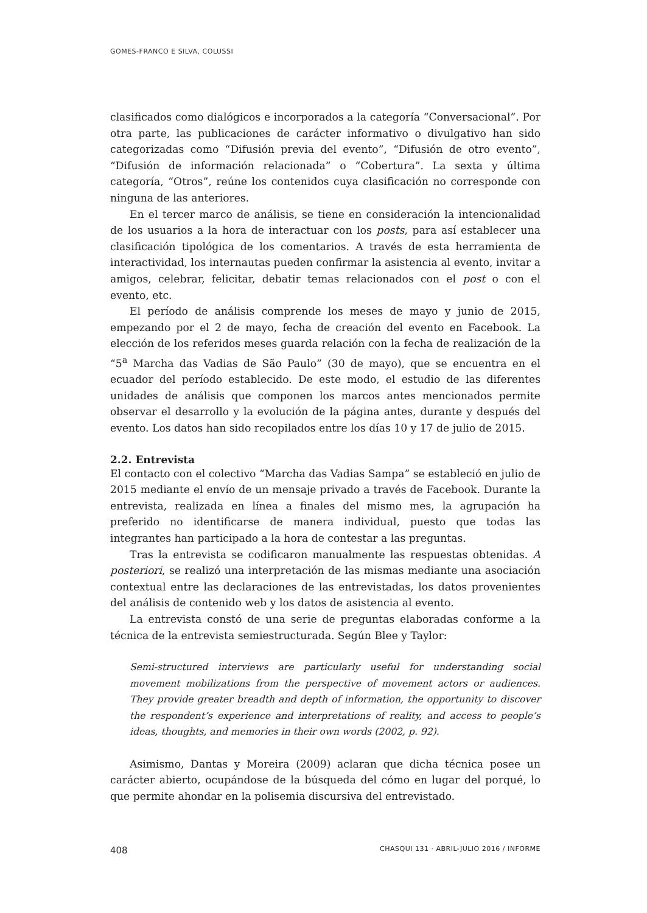GOMES-FRANCO E SILVA, COLUSSI
clasificados como dialógicos e incorporados a la categoría “Conversacional”. Por otra parte, las publicaciones de carácter informativo o divulgativo han sido categorizadas como “Difusión previa del evento”, “Difusión de otro evento”, “Difusión de información relacionada” o “Cobertura”. La sexta y última categoría, “Otros”, reúne los contenidos cuya clasificación no corresponde con ninguna de las anteriores.
En el tercer marco de análisis, se tiene en consideración la intencionalidad de los usuarios a la hora de interactuar con los posts, para así establecer una clasificación tipológica de los comentarios. A través de esta herramienta de interactividad, los internautas pueden confirmar la asistencia al evento, invitar a amigos, celebrar, felicitar, debatir temas relacionados con el post o con el evento, etc.
El período de análisis comprende los meses de mayo y junio de 2015, empezando por el 2 de mayo, fecha de creación del evento en Facebook. La elección de los referidos meses guarda relación con la fecha de realización de la “5<sup>a</sup> Marcha das Vadias de São Paulo” (30 de mayo), que se encuentra en el ecuador del período establecido. De este modo, el estudio de las diferentes unidades de análisis que componen los marcos antes mencionados permite observar el desarrollo y la evolución de la página antes, durante y después del evento. Los datos han sido recopilados entre los días 10 y 17 de julio de 2015.
2.2. Entrevista
El contacto con el colectivo “Marcha das Vadias Sampa” se estableció en julio de 2015 mediante el envío de un mensaje privado a través de Facebook. Durante la entrevista, realizada en línea a finales del mismo mes, la agrupación ha preferido no identificarse de manera individual, puesto que todas las integrantes han participado a la hora de contestar a las preguntas.
Tras la entrevista se codificaron manualmente las respuestas obtenidas. A posteriori, se realizó una interpretación de las mismas mediante una asociación contextual entre las declaraciones de las entrevistadas, los datos provenientes del análisis de contenido web y los datos de asistencia al evento.
La entrevista constó de una serie de preguntas elaboradas conforme a la técnica de la entrevista semiestructurada. Según Blee y Taylor:
Semi-structured interviews are particularly useful for understanding social movement mobilizations from the perspective of movement actors or audiences. They provide greater breadth and depth of information, the opportunity to discover the respondent’s experience and interpretations of reality, and access to people’s ideas, thoughts, and memories in their own words (2002, p. 92).
Asimismo, Dantas y Moreira (2009) aclaran que dicha técnica posee un carácter abierto, ocupándose de la búsqueda del cómo en lugar del porqué, lo que permite ahondar en la polisemia discursiva del entrevistado.
408 CHASQUI 131 · ABRIL-JULIO 2016 / INFORME